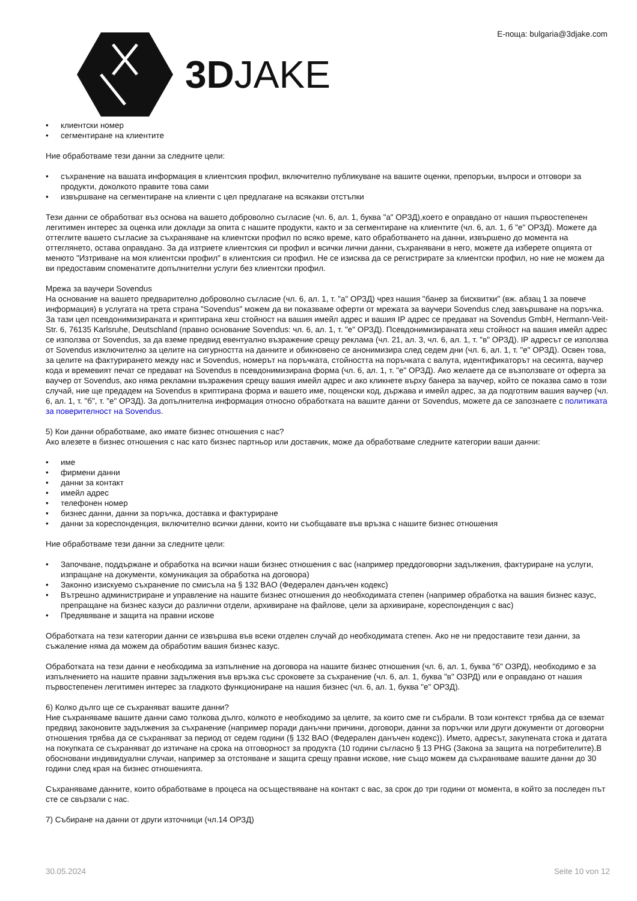3DJAKE
E-поща: bulgaria@3djake.com
клиентски номер
сегментиране на клиентите
Ние обработваме тези данни за следните цели:
съхранение на вашата информация в клиентския профил, включително публикуване на вашите оценки, препоръки, въпроси и отговори за продукти, доколкото правите това сами
извършване на сегментиране на клиенти с цел предлагане на всякакви отстъпки
Тези данни се обработват въз основа на вашето доброволно съгласие (чл. 6, ал. 1, буква "а" ОРЗД),което е оправдано от нашия първостепенен легитимен интерес за оценка или доклади за опита с нашите продукти, както и за сегментиране на клиентите (чл. 6, ал. 1, б "е" ОРЗД). Можете да оттеглите вашето съгласие за съхраняване на клиентски профил по всяко време, като обработването на данни, извършено до момента на оттеглянето, остава оправдано. За да изтриете клиентския си профил и всички лични данни, съхранявани в него, можете да изберете опцията от менюто "Изтриване на моя клиентски профил" в клиентския си профил. Не се изисква да се регистрирате за клиентски профил, но ние не можем да ви предоставим споменатите допълнителни услуги без клиентски профил.
Мрежа за ваучери Sovendus
На основание на вашето предварително доброволно съгласие (чл. 6, ал. 1, т. "а" ОРЗД) чрез нашия "банер за бисквитки" (вж. абзац 1 за повече информация) в услугата на трета страна "Sovendus" можем да ви показваме оферти от мрежата за ваучери Sovendus след завършване на поръчка. За тази цел псевдонимизираната и криптирана хеш стойност на вашия имейл адрес и вашия IP адрес се предават на Sovendus GmbH, Hermann-Veit-Str. 6, 76135 Karlsruhe, Deutschland (правно основание Sovendus: чл. 6, ал. 1, т. "е" ОРЗД). Псевдонимизираната хеш стойност на вашия имейл адрес се използва от Sovendus, за да вземе предвид евентуално възражение срещу реклама (чл. 21, ал. 3, чл. 6, ал. 1, т. "в" ОРЗД). IP адресът се използва от Sovendus изключително за целите на сигурността на данните и обикновено се анонимизира след седем дни (чл. 6, ал. 1, т. "е" ОРЗД). Освен това, за целите на фактурирането между нас и Sovendus, номерът на поръчката, стойността на поръчката с валута, идентификаторът на сесията, ваучер кода и времевият печат се предават на Sovendus в псевдонимизирана форма (чл. 6, ал. 1, т. "е" ОРЗД). Ако желаете да се възползвате от оферта за ваучер от Sovendus, ако няма рекламни възражения срещу вашия имейл адрес и ако кликнете върху банера за ваучер, който се показва само в този случай, ние ще предадем на Sovendus в криптирана форма и вашето име, пощенски код, държава и имейл адрес, за да подготвим вашия ваучер (чл. 6, ал. 1, т. "б", т. "е" ОРЗД). За допълнителна информация относно обработката на вашите данни от Sovendus, можете да се запознаете с политиката за поверителност на Sovendus.
5) Кои данни обработваме, ако имате бизнес отношения с нас?
Ако влезете в бизнес отношения с нас като бизнес партньор или доставчик, може да обработваме следните категории ваши данни:
име
фирмени данни
данни за контакт
имейл адрес
телефонен номер
бизнес данни, данни за поръчка, доставка и фактуриране
данни за кореспонденция, включително всички данни, които ни съобщавате във връзка с нашите бизнес отношения
Ние обработваме тези данни за следните цели:
Започване, поддържане и обработка на всички наши бизнес отношения с вас (например преддоговорни задължения, фактуриране на услуги, изпращане на документи, комуникация за обработка на договора)
Законно изискуемо съхранение по смисъла на § 132 BAO (Федерален данъчен кодекс)
Вътрешно администриране и управление на нашите бизнес отношения до необходимата степен (например обработка на вашия бизнес казус, препращане на бизнес казуси до различни отдели, архивиране на файлове, цели за архивиране, кореспонденция с вас)
Предявяване и защита на правни искове
Обработката на тези категории данни се извършва във всеки отделен случай до необходимата степен. Ако не ни предоставите тези данни, за съжаление няма да можем да обработим вашия бизнес казус.
Обработката на тези данни е необходима за изпълнение на договора на нашите бизнес отношения (чл. 6, ал. 1, буква "б" ОЗРД), необходимо е за изпълнението на нашите правни задължения във връзка със сроковете за съхранение (чл. 6, ал. 1, буква "в" ОЗРД) или е оправдано от нашия първостепенен легитимен интерес за гладкото функциониране на нашия бизнес (чл. 6, ал. 1, буква "е" ОРЗД).
6) Колко дълго ще се съхраняват вашите данни?
Ние съхраняваме вашите данни само толкова дълго, колкото е необходимо за целите, за които сме ги събрали. В този контекст трябва да се вземат предвид законовите задължения за съхранение (например поради данъчни причини, договори, данни за поръчки или други документи от договорни отношения трябва да се съхраняват за период от седем години (§ 132 BAO (Федерален данъчен кодекс)). Името, адресът, закупената стока и датата на покупката се съхраняват до изтичане на срока на отговорност за продукта (10 години съгласно § 13 PHG (Закона за защита на потребителите).В обосновани индивидуални случаи, например за отстояване и защита срещу правни искове, ние също можем да съхраняваме вашите данни до 30 години след края на бизнес отношенията.
Съхраняваме данните, които обработваме в процеса на осъществяване на контакт с вас, за срок до три години от момента, в който за последен път сте се свързали с нас.
7) Събиране на данни от други източници (чл.14 ОРЗД)
30.05.2024 Seite 10 von 12